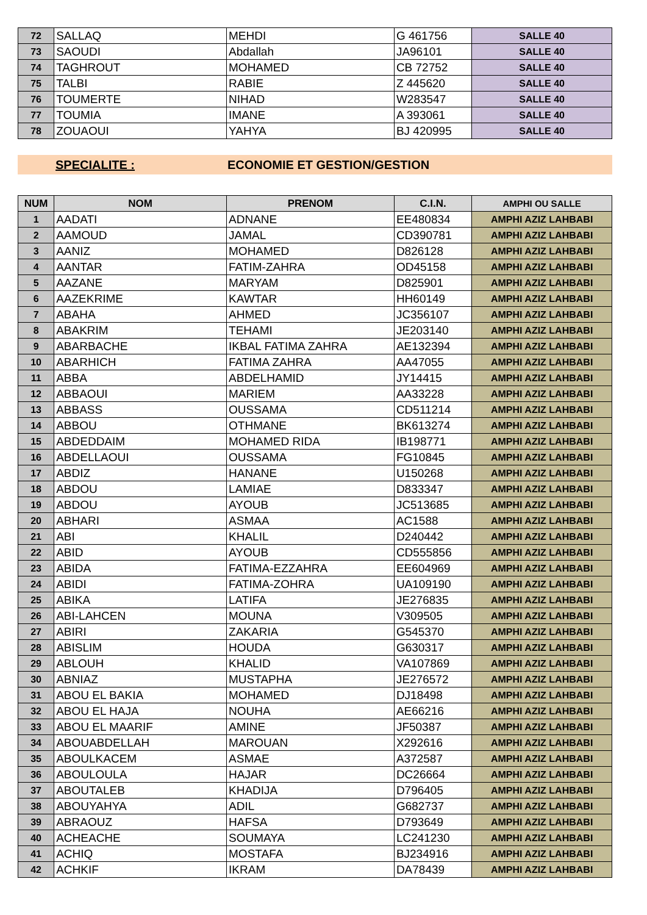| 72 | SALLAQ | MEHDI | G 461756 | SALLE 40 |
| 73 | SAOUDI | Abdallah | JA96101 | SALLE 40 |
| 74 | TAGHROUT | MOHAMED | CB 72752 | SALLE 40 |
| 75 | TALBI | RABIE | Z 445620 | SALLE 40 |
| 76 | TOUMERTE | NIHAD | W283547 | SALLE 40 |
| 77 | TOUMIA | IMANE | A 393061 | SALLE 40 |
| 78 | ZOUAOUI | YAHYA | BJ 420995 | SALLE 40 |
SPECIALITE : ECONOMIE ET GESTION/GESTION
| NUM | NOM | PRENOM | C.I.N. | AMPHI OU SALLE |
| --- | --- | --- | --- | --- |
| 1 | AADATI | ADNANE | EE480834 | AMPHI AZIZ LAHBABI |
| 2 | AAMOUD | JAMAL | CD390781 | AMPHI AZIZ LAHBABI |
| 3 | AANIZ | MOHAMED | D826128 | AMPHI AZIZ LAHBABI |
| 4 | AANTAR | FATIM-ZAHRA | OD45158 | AMPHI AZIZ LAHBABI |
| 5 | AAZANE | MARYAM | D825901 | AMPHI AZIZ LAHBABI |
| 6 | AAZEKRIME | KAWTAR | HH60149 | AMPHI AZIZ LAHBABI |
| 7 | ABAHA | AHMED | JC356107 | AMPHI AZIZ LAHBABI |
| 8 | ABAKRIM | TEHAMI | JE203140 | AMPHI AZIZ LAHBABI |
| 9 | ABARBACHE | IKBAL FATIMA ZAHRA | AE132394 | AMPHI AZIZ LAHBABI |
| 10 | ABARHICH | FATIMA ZAHRA | AA47055 | AMPHI AZIZ LAHBABI |
| 11 | ABBA | ABDELHAMID | JY14415 | AMPHI AZIZ LAHBABI |
| 12 | ABBAOUI | MARIEM | AA33228 | AMPHI AZIZ LAHBABI |
| 13 | ABBASS | OUSSAMA | CD511214 | AMPHI AZIZ LAHBABI |
| 14 | ABBOU | OTHMANE | BK613274 | AMPHI AZIZ LAHBABI |
| 15 | ABDEDDAIM | MOHAMED RIDA | IB198771 | AMPHI AZIZ LAHBABI |
| 16 | ABDELLAOUI | OUSSAMA | FG10845 | AMPHI AZIZ LAHBABI |
| 17 | ABDIZ | HANANE | U150268 | AMPHI AZIZ LAHBABI |
| 18 | ABDOU | LAMIAE | D833347 | AMPHI AZIZ LAHBABI |
| 19 | ABDOU | AYOUB | JC513685 | AMPHI AZIZ LAHBABI |
| 20 | ABHARI | ASMAA | AC1588 | AMPHI AZIZ LAHBABI |
| 21 | ABI | KHALIL | D240442 | AMPHI AZIZ LAHBABI |
| 22 | ABID | AYOUB | CD555856 | AMPHI AZIZ LAHBABI |
| 23 | ABIDA | FATIMA-EZZAHRA | EE604969 | AMPHI AZIZ LAHBABI |
| 24 | ABIDI | FATIMA-ZOHRA | UA109190 | AMPHI AZIZ LAHBABI |
| 25 | ABIKA | LATIFA | JE276835 | AMPHI AZIZ LAHBABI |
| 26 | ABI-LAHCEN | MOUNA | V309505 | AMPHI AZIZ LAHBABI |
| 27 | ABIRI | ZAKARIA | G545370 | AMPHI AZIZ LAHBABI |
| 28 | ABISLIM | HOUDA | G630317 | AMPHI AZIZ LAHBABI |
| 29 | ABLOUH | KHALID | VA107869 | AMPHI AZIZ LAHBABI |
| 30 | ABNIAZ | MUSTAPHA | JE276572 | AMPHI AZIZ LAHBABI |
| 31 | ABOU EL BAKIA | MOHAMED | DJ18498 | AMPHI AZIZ LAHBABI |
| 32 | ABOU EL HAJA | NOUHA | AE66216 | AMPHI AZIZ LAHBABI |
| 33 | ABOU EL MAARIF | AMINE | JF50387 | AMPHI AZIZ LAHBABI |
| 34 | ABOUABDELLAH | MAROUAN | X292616 | AMPHI AZIZ LAHBABI |
| 35 | ABOULKACEM | ASMAE | A372587 | AMPHI AZIZ LAHBABI |
| 36 | ABOULOULA | HAJAR | DC26664 | AMPHI AZIZ LAHBABI |
| 37 | ABOUTALEB | KHADIJA | D796405 | AMPHI AZIZ LAHBABI |
| 38 | ABOUYAHYA | ADIL | G682737 | AMPHI AZIZ LAHBABI |
| 39 | ABRAOUZ | HAFSA | D793649 | AMPHI AZIZ LAHBABI |
| 40 | ACHEACHE | SOUMAYA | LC241230 | AMPHI AZIZ LAHBABI |
| 41 | ACHIQ | MOSTAFA | BJ234916 | AMPHI AZIZ LAHBABI |
| 42 | ACHKIF | IKRAM | DA78439 | AMPHI AZIZ LAHBABI |